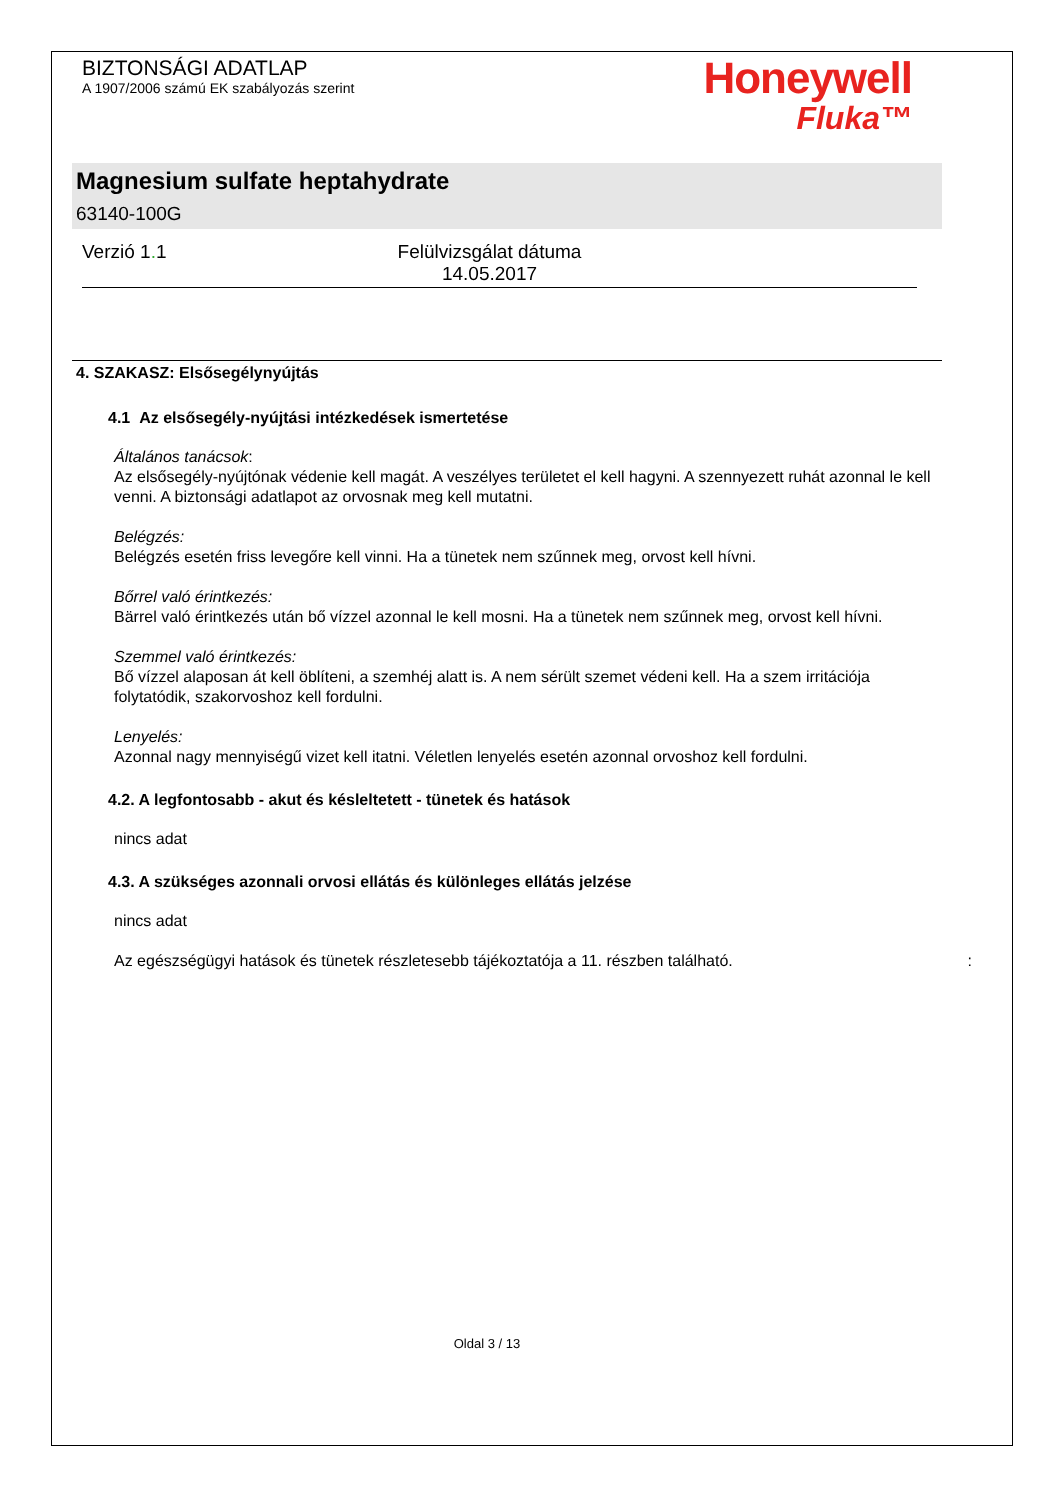BIZTONSÁGI ADATLAP
A 1907/2006 számú EK szabályozás szerint
Honeywell
Fluka™
Magnesium sulfate heptahydrate
63140-100G
Verzió 1. 1 Felülvizsgálat dátuma 14.05.2017
4. SZAKASZ: Elsősegélynyújtás
4.1 Az elsősegély-nyújtási intézkedések ismertetése
Általános tanácsok:
Az elsősegély-nyújtónak védenie kell magát. A veszélyes területet el kell hagyni. A szennyezett ruhát azonnal le kell venni. A biztonsági adatlapot az orvosnak meg kell mutatni.
Belégzés:
Belégzés esetén friss levegőre kell vinni. Ha a tünetek nem szűnnek meg, orvost kell hívni.
Bőrrel való érintkezés:
Bärrel való érintkezés után bő vízzel azonnal le kell mosni. Ha a tünetek nem szűnnek meg, orvost kell hívni.
Szemmel való érintkezés:
Bő vízzel alaposan át kell öblíteni, a szemhéj alatt is. A nem sérült szemet védeni kell. Ha a szem irritációja folytatódik, szakorvoshoz kell fordulni.
Lenyelés:
Azonnal nagy mennyiségű vizet kell itatni. Véletlen lenyelés esetén azonnal orvoshoz kell fordulni.
4.2. A legfontosabb - akut és késleltetett - tünetek és hatások
nincs adat
4.3. A szükséges azonnali orvosi ellátás és különleges ellátás jelzése
nincs adat
Az egészségügyi hatások és tünetek részletesebb tájékoztatója a 11. részben található. :
Oldal 3 / 13